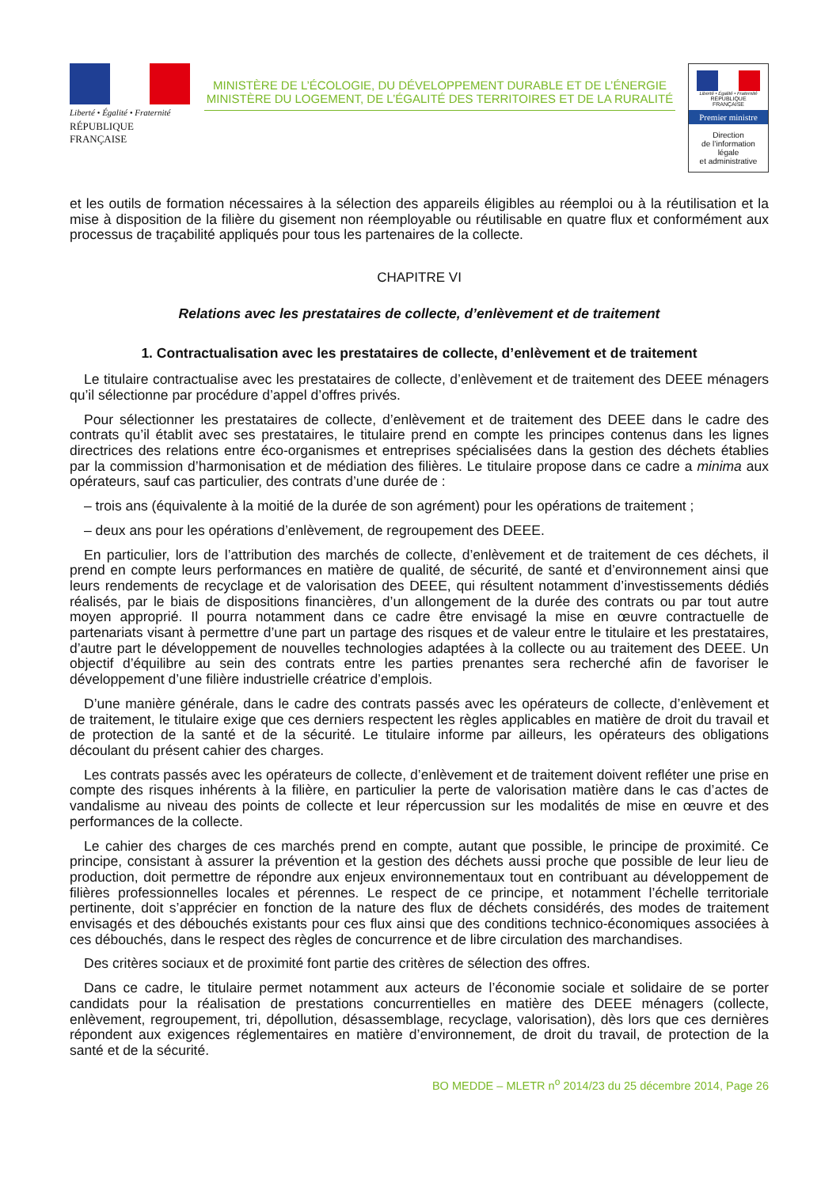Liberté • Égalité • Fraternité
RÉPUBLIQUE FRANÇAISE
MINISTÈRE DE L’ÉCOLOGIE, DU DÉVELOPPEMENT DURABLE ET DE L’ÉNERGIE
MINISTÈRE DU LOGEMENT, DE L’ÉGALITÉ DES TERRITOIRES ET DE LA RURALITÉ
Liberté • Égalité • Fraternité
RÉPUBLIQUE FRANÇAISE
Premier ministre
Direction
de l’information
légale
et administrative
et les outils de formation nécessaires à la sélection des appareils éligibles au réemploi ou à la réutilisation et la mise à disposition de la filière du gisement non réemployable ou réutilisable en quatre flux et conformément aux processus de traçabilité appliqués pour tous les partenaires de la collecte.
CHAPITRE VI
Relations avec les prestataires de collecte, d’enlèvement et de traitement
1. Contractualisation avec les prestataires de collecte, d’enlèvement et de traitement
Le titulaire contractualise avec les prestataires de collecte, d’enlèvement et de traitement des DEEE ménagers qu’il sélectionne par procédure d’appel d’offres privés.
Pour sélectionner les prestataires de collecte, d’enlèvement et de traitement des DEEE dans le cadre des contrats qu’il établit avec ses prestataires, le titulaire prend en compte les principes contenus dans les lignes directrices des relations entre éco-organismes et entreprises spécialisées dans la gestion des déchets établies par la commission d’harmonisation et de médiation des filières. Le titulaire propose dans ce cadre a minima aux opérateurs, sauf cas particulier, des contrats d’une durée de :
– trois ans (équivalente à la moitié de la durée de son agrément) pour les opérations de traitement ;
– deux ans pour les opérations d’enlèvement, de regroupement des DEEE.
En particulier, lors de l’attribution des marchés de collecte, d’enlèvement et de traitement de ces déchets, il prend en compte leurs performances en matière de qualité, de sécurité, de santé et d’environnement ainsi que leurs rendements de recyclage et de valorisation des DEEE, qui résultent notamment d’investissements dédiés réalisés, par le biais de dispositions financières, d’un allongement de la durée des contrats ou par tout autre moyen approprié. Il pourra notamment dans ce cadre être envisagé la mise en œuvre contractuelle de partenariats visant à permettre d’une part un partage des risques et de valeur entre le titulaire et les prestataires, d’autre part le développement de nouvelles technologies adaptées à la collecte ou au traitement des DEEE. Un objectif d’équilibre au sein des contrats entre les parties prenantes sera recherché afin de favoriser le développement d’une filière industrielle créatrice d’emplois.
D’une manière générale, dans le cadre des contrats passés avec les opérateurs de collecte, d’enlèvement et de traitement, le titulaire exige que ces derniers respectent les règles applicables en matière de droit du travail et de protection de la santé et de la sécurité. Le titulaire informe par ailleurs, les opérateurs des obligations découlant du présent cahier des charges.
Les contrats passés avec les opérateurs de collecte, d’enlèvement et de traitement doivent refléter une prise en compte des risques inhérents à la filière, en particulier la perte de valorisation matière dans le cas d’actes de vandalisme au niveau des points de collecte et leur répercussion sur les modalités de mise en œuvre et des performances de la collecte.
Le cahier des charges de ces marchés prend en compte, autant que possible, le principe de proximité. Ce principe, consistant à assurer la prévention et la gestion des déchets aussi proche que possible de leur lieu de production, doit permettre de répondre aux enjeux environnementaux tout en contribuant au développement de filières professionnelles locales et pérennes. Le respect de ce principe, et notamment l’échelle territoriale pertinente, doit s’apprécier en fonction de la nature des flux de déchets considérés, des modes de traitement envisagés et des débouchés existants pour ces flux ainsi que des conditions technico-économiques associées à ces débouchés, dans le respect des règles de concurrence et de libre circulation des marchandises.
Des critères sociaux et de proximité font partie des critères de sélection des offres.
Dans ce cadre, le titulaire permet notamment aux acteurs de l’économie sociale et solidaire de se porter candidats pour la réalisation de prestations concurrentielles en matière des DEEE ménagers (collecte, enlèvement, regroupement, tri, dépollution, désassemblage, recyclage, valorisation), dès lors que ces dernières répondent aux exigences réglementaires en matière d’environnement, de droit du travail, de protection de la santé et de la sécurité.
BO MEDDE – MLETR n<sup>o</sup> 2014/23 du 25 décembre 2014, Page 26